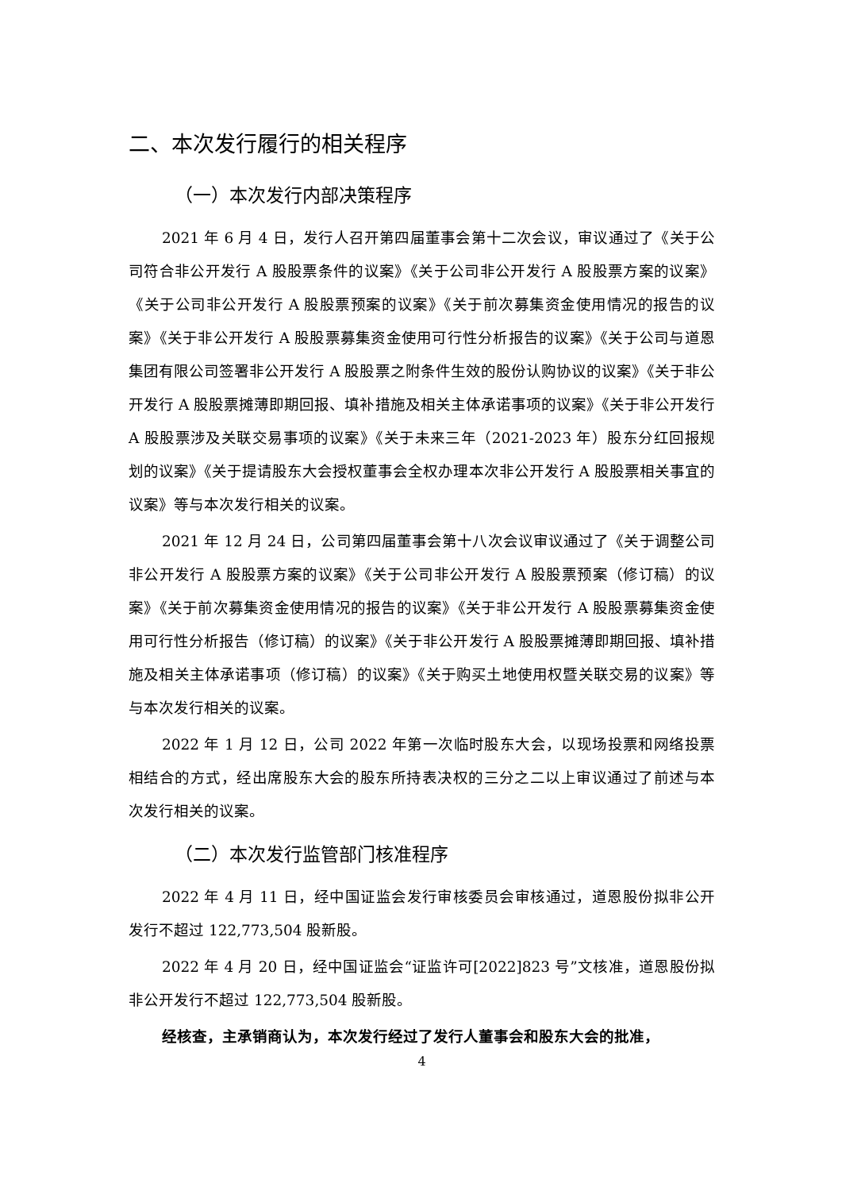二、本次发行履行的相关程序
（一）本次发行内部决策程序
2021 年 6 月 4 日，发行人召开第四届董事会第十二次会议，审议通过了《关于公司符合非公开发行 A 股股票条件的议案》《关于公司非公开发行 A 股股票方案的议案》《关于公司非公开发行 A 股股票预案的议案》《关于前次募集资金使用情况的报告的议案》《关于非公开发行 A 股股票募集资金使用可行性分析报告的议案》《关于公司与道恩集团有限公司签署非公开发行 A 股股票之附条件生效的股份认购协议的议案》《关于非公开发行 A 股股票摊薄即期回报、填补措施及相关主体承诺事项的议案》《关于非公开发行 A 股股票涉及关联交易事项的议案》《关于未来三年（2021-2023 年）股东分红回报规划的议案》《关于提请股东大会授权董事会全权办理本次非公开发行 A 股股票相关事宜的议案》等与本次发行相关的议案。
2021 年 12 月 24 日，公司第四届董事会第十八次会议审议通过了《关于调整公司非公开发行 A 股股票方案的议案》《关于公司非公开发行 A 股股票预案（修订稿）的议案》《关于前次募集资金使用情况的报告的议案》《关于非公开发行 A 股股票募集资金使用可行性分析报告（修订稿）的议案》《关于非公开发行 A 股股票摊薄即期回报、填补措施及相关主体承诺事项（修订稿）的议案》《关于购买土地使用权暨关联交易的议案》等与本次发行相关的议案。
2022 年 1 月 12 日，公司 2022 年第一次临时股东大会，以现场投票和网络投票相结合的方式，经出席股东大会的股东所持表决权的三分之二以上审议通过了前述与本次发行相关的议案。
（二）本次发行监管部门核准程序
2022 年 4 月 11 日，经中国证监会发行审核委员会审核通过，道恩股份拟非公开发行不超过 122,773,504 股新股。
2022 年 4 月 20 日，经中国证监会“证监许可[2022]823 号”文核准，道恩股份拟非公开发行不超过 122,773,504 股新股。
经核查，主承销商认为，本次发行经过了发行人董事会和股东大会的批准，
4